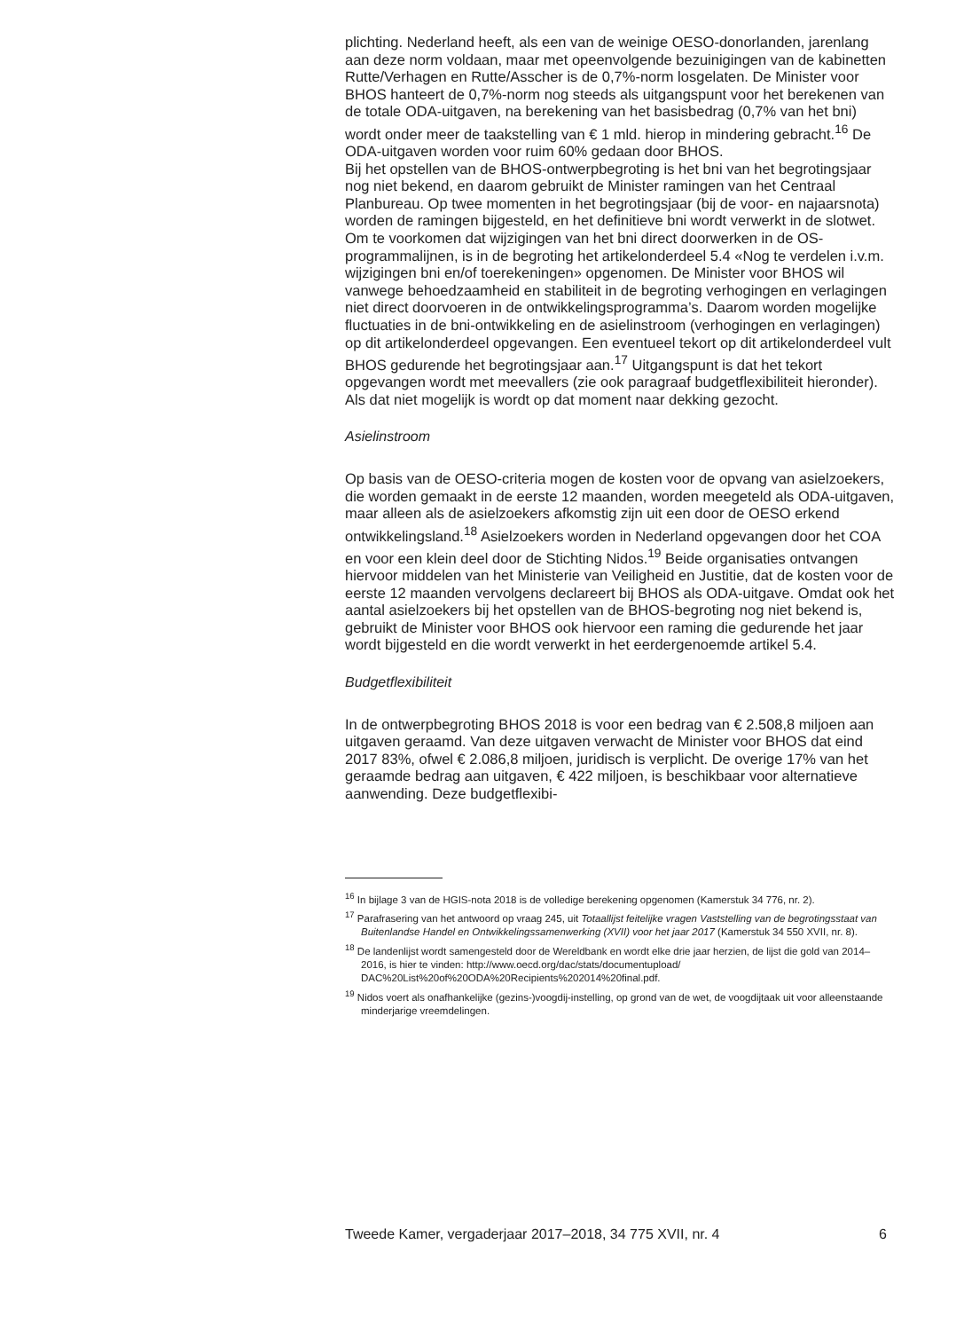plichting. Nederland heeft, als een van de weinige OESO-donorlanden, jarenlang aan deze norm voldaan, maar met opeenvolgende bezuinigingen van de kabinetten Rutte/Verhagen en Rutte/Asscher is de 0,7%-norm losgelaten. De Minister voor BHOS hanteert de 0,7%-norm nog steeds als uitgangspunt voor het berekenen van de totale ODA-uitgaven, na berekening van het basisbedrag (0,7% van het bni) wordt onder meer de taakstelling van € 1 mld. hierop in mindering gebracht.<sup>16</sup> De ODA-uitgaven worden voor ruim 60% gedaan door BHOS.
Bij het opstellen van de BHOS-ontwerpbegroting is het bni van het begrotingsjaar nog niet bekend, en daarom gebruikt de Minister ramingen van het Centraal Planbureau. Op twee momenten in het begrotingsjaar (bij de voor- en najaarsnota) worden de ramingen bijgesteld, en het definitieve bni wordt verwerkt in de slotwet.
Om te voorkomen dat wijzigingen van het bni direct doorwerken in de OS-programmalijnen, is in de begroting het artikelonderdeel 5.4 «Nog te verdelen i.v.m. wijzigingen bni en/of toerekeningen» opgenomen. De Minister voor BHOS wil vanwege behoedzaamheid en stabiliteit in de begroting verhogingen en verlagingen niet direct doorvoeren in de ontwikkelingsprogramma’s. Daarom worden mogelijke fluctuaties in de bni-ontwikkeling en de asielinstroom (verhogingen en verlagingen) op dit artikelonderdeel opgevangen. Een eventueel tekort op dit artikelonderdeel vult BHOS gedurende het begrotingsjaar aan.<sup>17</sup> Uitgangspunt is dat het tekort opgevangen wordt met meevallers (zie ook paragraaf budgetflexibiliteit hieronder). Als dat niet mogelijk is wordt op dat moment naar dekking gezocht.
Asielinstroom
Op basis van de OESO-criteria mogen de kosten voor de opvang van asielzoekers, die worden gemaakt in de eerste 12 maanden, worden meegeteld als ODA-uitgaven, maar alleen als de asielzoekers afkomstig zijn uit een door de OESO erkend ontwikkelingsland.<sup>18</sup> Asielzoekers worden in Nederland opgevangen door het COA en voor een klein deel door de Stichting Nidos.<sup>19</sup> Beide organisaties ontvangen hiervoor middelen van het Ministerie van Veiligheid en Justitie, dat de kosten voor de eerste 12 maanden vervolgens declareert bij BHOS als ODA-uitgave. Omdat ook het aantal asielzoekers bij het opstellen van de BHOS-begroting nog niet bekend is, gebruikt de Minister voor BHOS ook hiervoor een raming die gedurende het jaar wordt bijgesteld en die wordt verwerkt in het eerdergenoemde artikel 5.4.
Budgetflexibiliteit
In de ontwerpbegroting BHOS 2018 is voor een bedrag van € 2.508,8 miljoen aan uitgaven geraamd. Van deze uitgaven verwacht de Minister voor BHOS dat eind 2017 83%, ofwel € 2.086,8 miljoen, juridisch is verplicht. De overige 17% van het geraamde bedrag aan uitgaven, € 422 miljoen, is beschikbaar voor alternatieve aanwending. Deze budgetflexibi-
<sup>16</sup> In bijlage 3 van de HGIS-nota 2018 is de volledige berekening opgenomen (Kamerstuk 34 776, nr. 2).
<sup>17</sup> Parafrasering van het antwoord op vraag 245, uit Totaallijst feitelijke vragen Vaststelling van de begrotingsstaat van Buitenlandse Handel en Ontwikkelingssamenwerking (XVII) voor het jaar 2017 (Kamerstuk 34 550 XVII, nr. 8).
<sup>18</sup> De landenlijst wordt samengesteld door de Wereldbank en wordt elke drie jaar herzien, de lijst die gold van 2014–2016, is hier te vinden: http://www.oecd.org/dac/stats/documentupload/ DAC%20List%20of%20ODA%20Recipients%202014%20final.pdf.
<sup>19</sup> Nidos voert als onafhankelijke (gezins-)voogdij-instelling, op grond van de wet, de voogdijtaak uit voor alleenstaande minderjarige vreemdelingen.
Tweede Kamer, vergaderjaar 2017–2018, 34 775 XVII, nr. 4 6